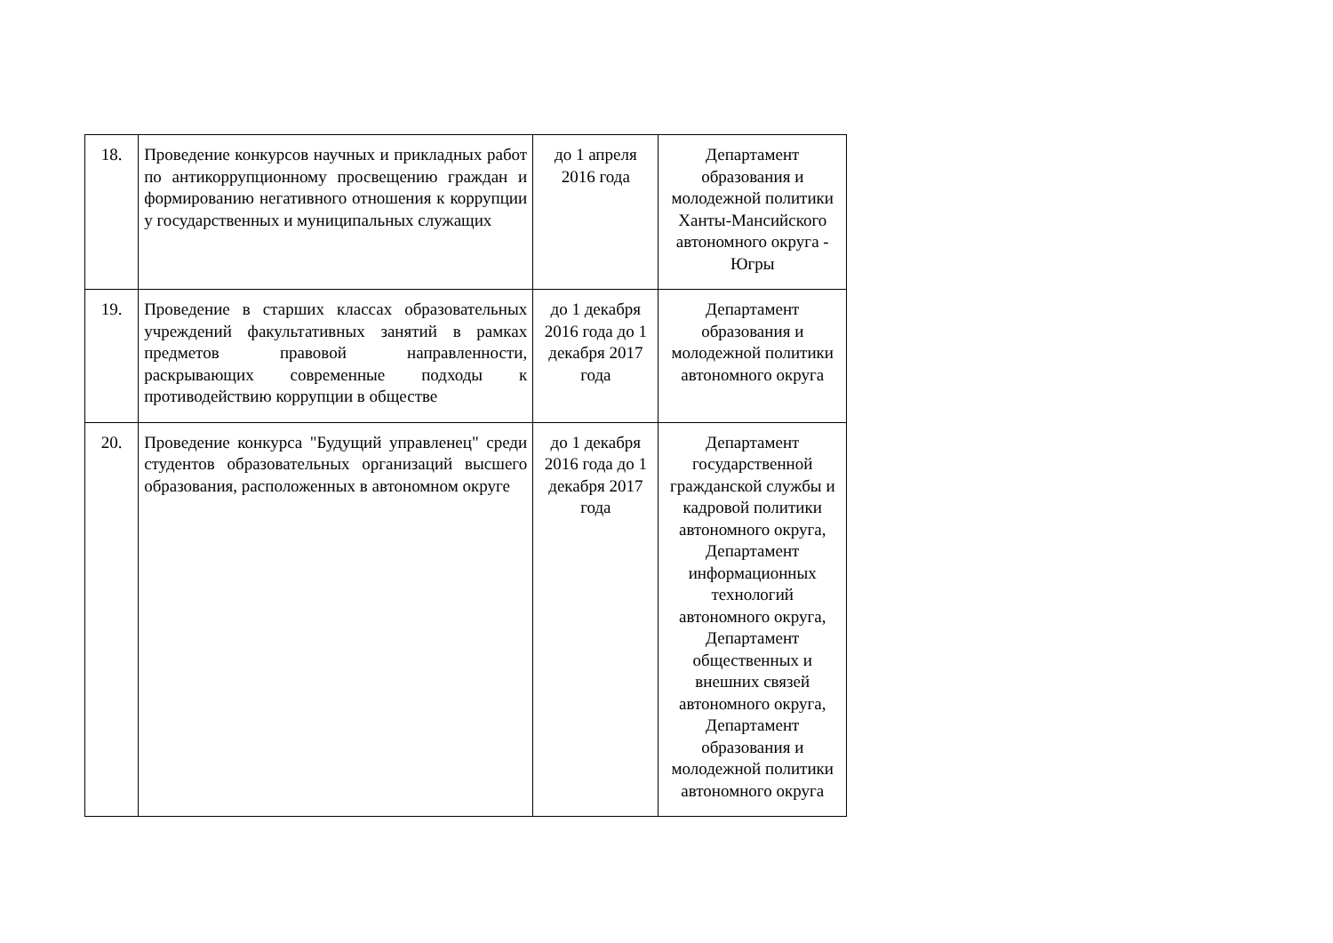| 18. | Проведение конкурсов научных и прикладных работ по антикоррупционному просвещению граждан и формированию негативного отношения к коррупции у государственных и муниципальных служащих | до 1 апреля 2016 года | Департамент образования и молодежной политики Ханты-Мансийского автономного округа - Югры |
| 19. | Проведение в старших классах образовательных учреждений факультативных занятий в рамках предметов правовой направленности, раскрывающих современные подходы к противодействию коррупции в обществе | до 1 декабря 2016 года до 1 декабря 2017 года | Департамент образования и молодежной политики автономного округа |
| 20. | Проведение конкурса "Будущий управленец" среди студентов образовательных организаций высшего образования, расположенных в автономном округе | до 1 декабря 2016 года до 1 декабря 2017 года | Департамент государственной гражданской службы и кадровой политики автономного округа, Департамент информационных технологий автономного округа, Департамент общественных и внешних связей автономного округа, Департамент образования и молодежной политики автономного округа |